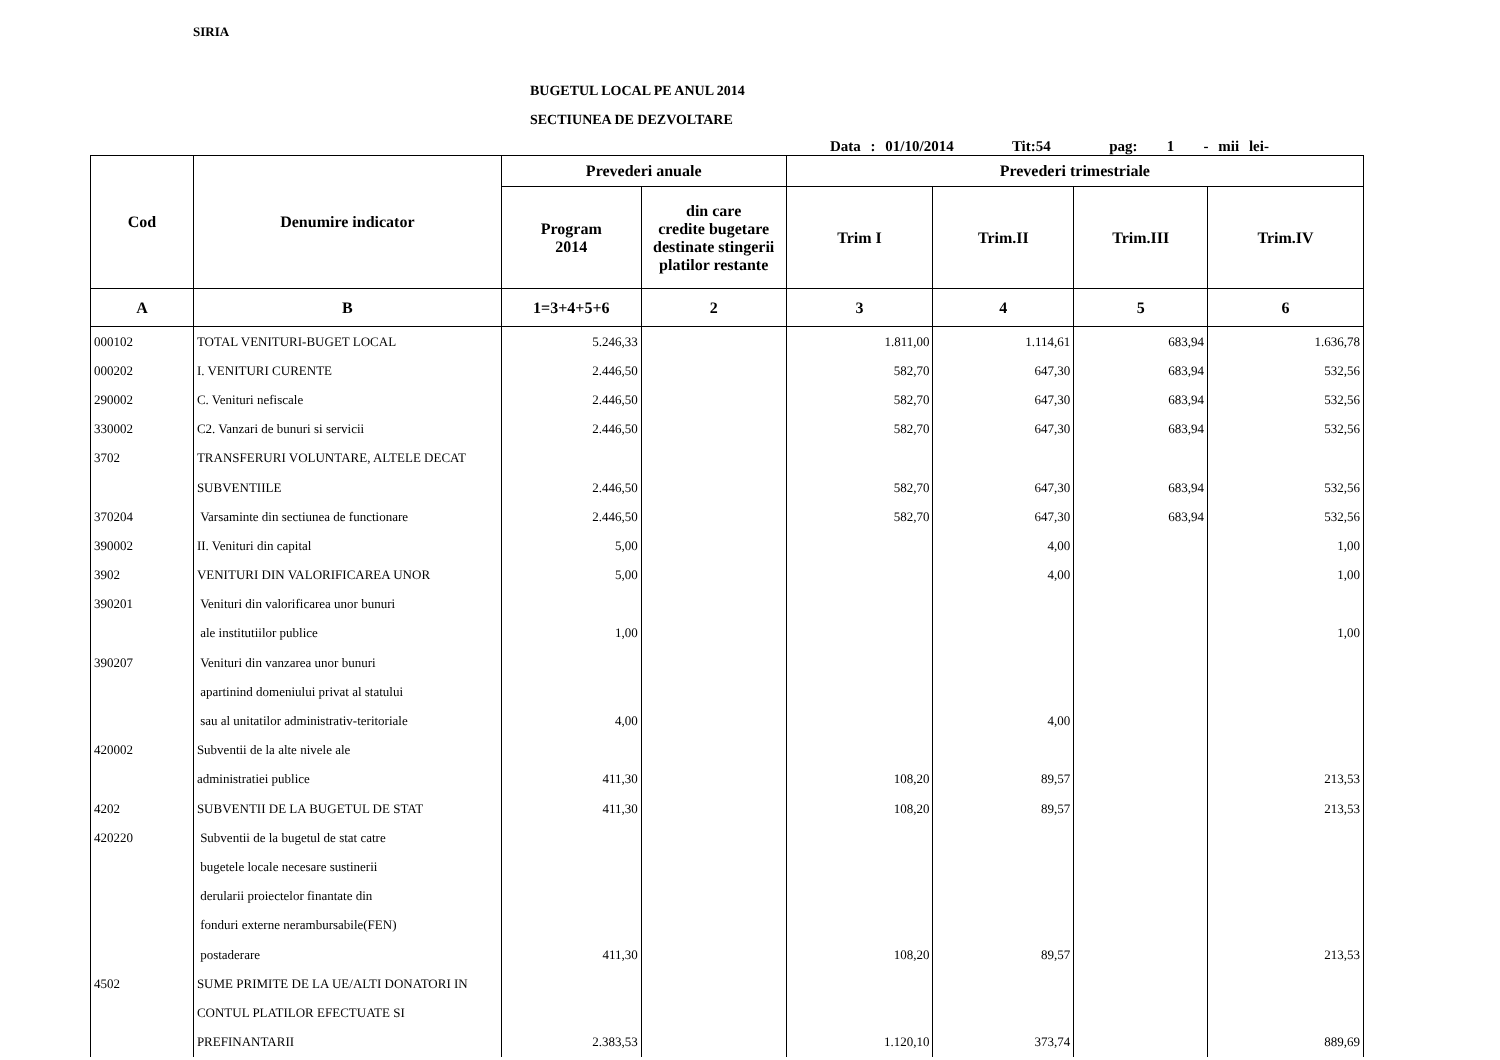SIRIA
BUGETUL LOCAL PE ANUL 2014
SECTIUNEA DE DEZVOLTARE
Data : 01/10/2014 Tit:54 pag: 1 - mii lei-
| Cod | Denumire indicator | Prevederi anuale | | Prevederi trimestriale | | | |
| --- | --- | --- | --- | --- | --- | --- | --- |
| | | Program 2014 | din care credite bugetare destinate stingerii platilor restante | Trim I | Trim.II | Trim.III | Trim.IV |
| A | B | 1=3+4+5+6 | 2 | 3 | 4 | 5 | 6 |
| 000102 | TOTAL VENITURI-BUGET LOCAL | 5.246,33 | | 1.811,00 | 1.114,61 | 683,94 | 1.636,78 |
| 000202 | I. VENITURI CURENTE | 2.446,50 | | 582,70 | 647,30 | 683,94 | 532,56 |
| 290002 | C. Venituri nefiscale | 2.446,50 | | 582,70 | 647,30 | 683,94 | 532,56 |
| 330002 | C2. Vanzari de bunuri si servicii | 2.446,50 | | 582,70 | 647,30 | 683,94 | 532,56 |
| 3702 | TRANSFERURI VOLUNTARE, ALTELE DECAT | | | | | | |
| | SUBVENTIILE | 2.446,50 | | 582,70 | 647,30 | 683,94 | 532,56 |
| 370204 | Varsaminte din sectiunea de functionare | 2.446,50 | | 582,70 | 647,30 | 683,94 | 532,56 |
| 390002 | II. Venituri din capital | 5,00 | | | 4,00 | | 1,00 |
| 3902 | VENITURI DIN VALORIFICAREA UNOR | 5,00 | | | 4,00 | | 1,00 |
| 390201 | Venituri din valorificarea unor bunuri | | | | | | |
| | ale institutiilor publice | 1,00 | | | | | 1,00 |
| 390207 | Venituri din vanzarea unor bunuri | | | | | | |
| | apartinind domeniului privat al statului | | | | | | |
| | sau al unitatilor administrativ-teritoriale | 4,00 | | | 4,00 | | |
| 420002 | Subventii de la alte nivele ale | | | | | | |
| | administratiei publice | 411,30 | | 108,20 | 89,57 | | 213,53 |
| 4202 | SUBVENTII DE LA BUGETUL DE STAT | 411,30 | | 108,20 | 89,57 | | 213,53 |
| 420220 | Subventii de la bugetul de stat catre | | | | | | |
| | bugetele locale necesare sustinerii | | | | | | |
| | derularii proiectelor finantate din | | | | | | |
| | fonduri externe nerambursabile(FEN) | | | | | | |
| | postaderare | 411,30 | | 108,20 | 89,57 | | 213,53 |
| 4502 | SUME PRIMITE DE LA UE/ALTI DONATORI IN | | | | | | |
| | CONTUL PLATILOR EFECTUATE SI | | | | | | |
| | PREFINANTARII | 2.383,53 | | 1.120,10 | 373,74 | | 889,69 |